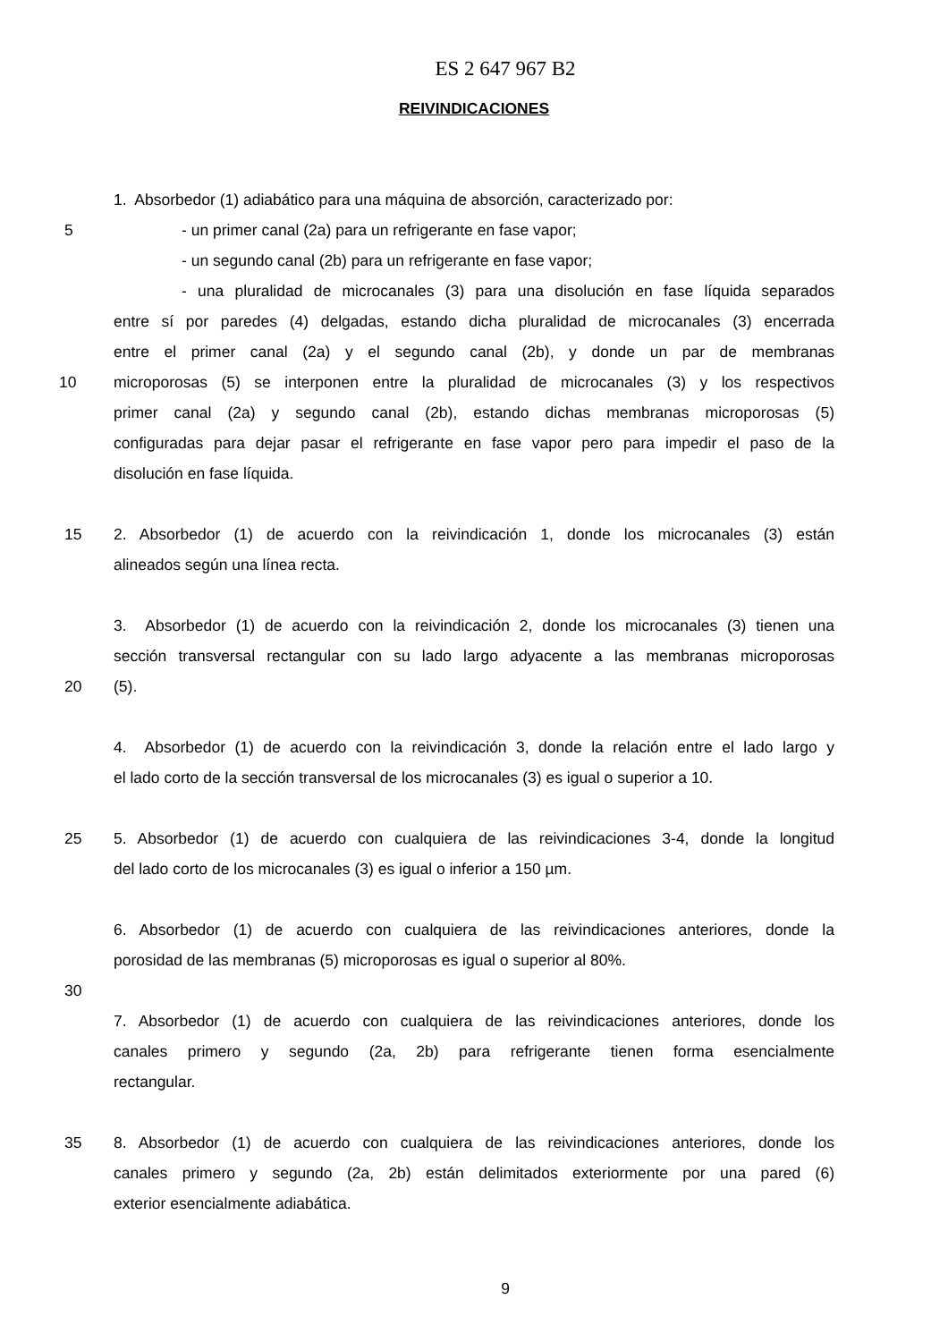ES 2 647 967 B2
REIVINDICACIONES
1. Absorbedor (1) adiabático para una máquina de absorción, caracterizado por:
5 - un primer canal (2a) para un refrigerante en fase vapor;
- un segundo canal (2b) para un refrigerante en fase vapor;
- una pluralidad de microcanales (3) para una disolución en fase líquida separados
entre sí por paredes (4) delgadas, estando dicha pluralidad de microcanales (3) encerrada
entre el primer canal (2a) y el segundo canal (2b), y donde un par de membranas
10 microporosas (5) se interponen entre la pluralidad de microcanales (3) y los respectivos
primer canal (2a) y segundo canal (2b), estando dichas membranas microporosas (5)
configuradas para dejar pasar el refrigerante en fase vapor pero para impedir el paso de la
disolución en fase líquida.
15 2. Absorbedor (1) de acuerdo con la reivindicación 1, donde los microcanales (3) están
alineados según una línea recta.
3. Absorbedor (1) de acuerdo con la reivindicación 2, donde los microcanales (3) tienen una
sección transversal rectangular con su lado largo adyacente a las membranas microporosas
20 (5).
4. Absorbedor (1) de acuerdo con la reivindicación 3, donde la relación entre el lado largo y
el lado corto de la sección transversal de los microcanales (3) es igual o superior a 10.
25 5. Absorbedor (1) de acuerdo con cualquiera de las reivindicaciones 3-4, donde la longitud
del lado corto de los microcanales (3) es igual o inferior a 150 µm.
6. Absorbedor (1) de acuerdo con cualquiera de las reivindicaciones anteriores, donde la
porosidad de las membranas (5) microporosas es igual o superior al 80%.
30
7. Absorbedor (1) de acuerdo con cualquiera de las reivindicaciones anteriores, donde los
canales primero y segundo (2a, 2b) para refrigerante tienen forma esencialmente
rectangular.
35 8. Absorbedor (1) de acuerdo con cualquiera de las reivindicaciones anteriores, donde los
canales primero y segundo (2a, 2b) están delimitados exteriormente por una pared (6)
exterior esencialmente adiabática.
9